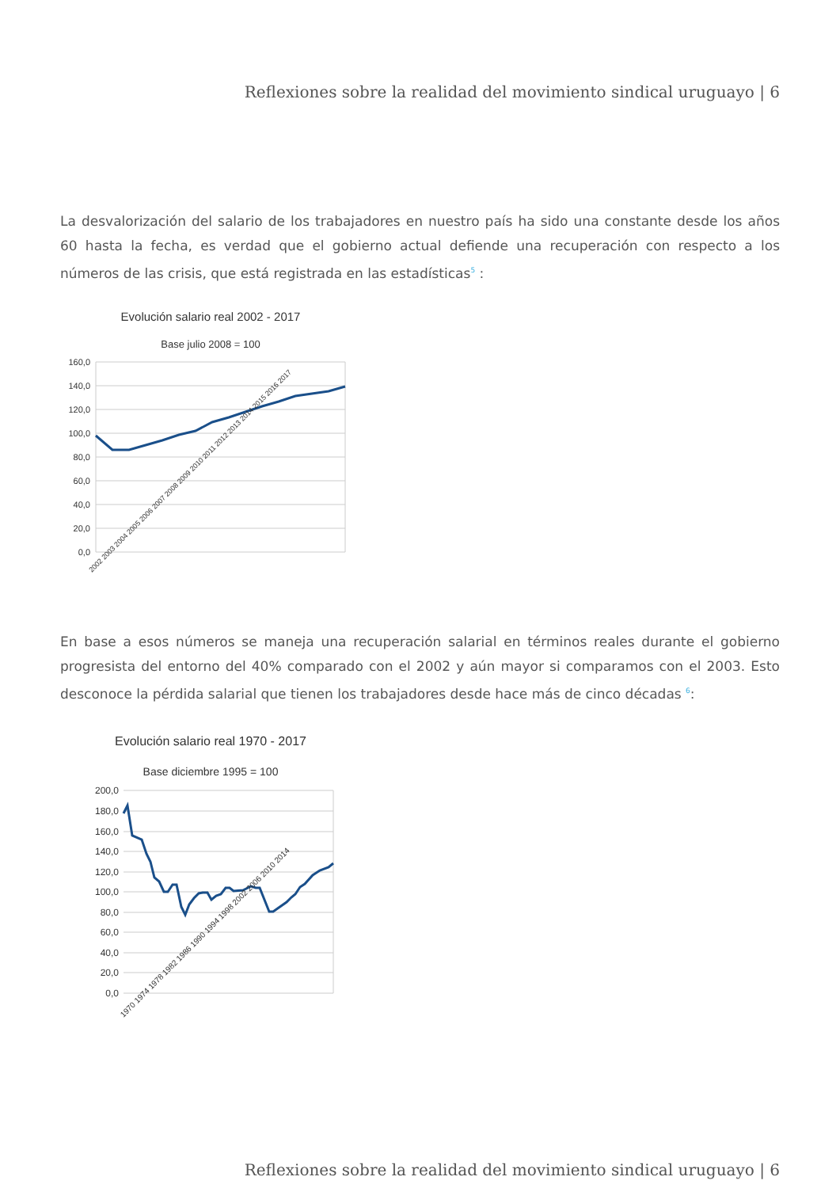Reflexiones sobre la realidad del movimiento sindical uruguayo | 6
La desvalorización del salario de los trabajadores en nuestro país ha sido una constante desde los años 60 hasta la fecha, es verdad que el gobierno actual defiende una recuperación con respecto a los números de las crisis, que está registrada en las estadísticas<sup>5</sup> :
Evolución salario real 2002 - 2017
Base julio 2008 = 100
160,0
140,0
120,0
100,0
80,0
60,0
40,0
20,0
0,0
2002 2003 2004 2005 2006 2007 2008 2009 2010 2011 2012 2013 2014 2015 2016 2017
En base a esos números se maneja una recuperación salarial en términos reales durante el gobierno progresista del entorno del 40% comparado con el 2002 y aún mayor si comparamos con el 2003. Esto desconoce la pérdida salarial que tienen los trabajadores desde hace más de cinco décadas <sup>6</sup>:
Evolución salario real 1970 - 2017
Base diciembre 1995 = 100
200,0
180,0
160,0
140,0
120,0
100,0
80,0
60,0
40,0
20,0
0,0
1970 1974 1978 1982 1986 1990 1994 1998 2002 2006 2010 2014
Reflexiones sobre la realidad del movimiento sindical uruguayo | 6